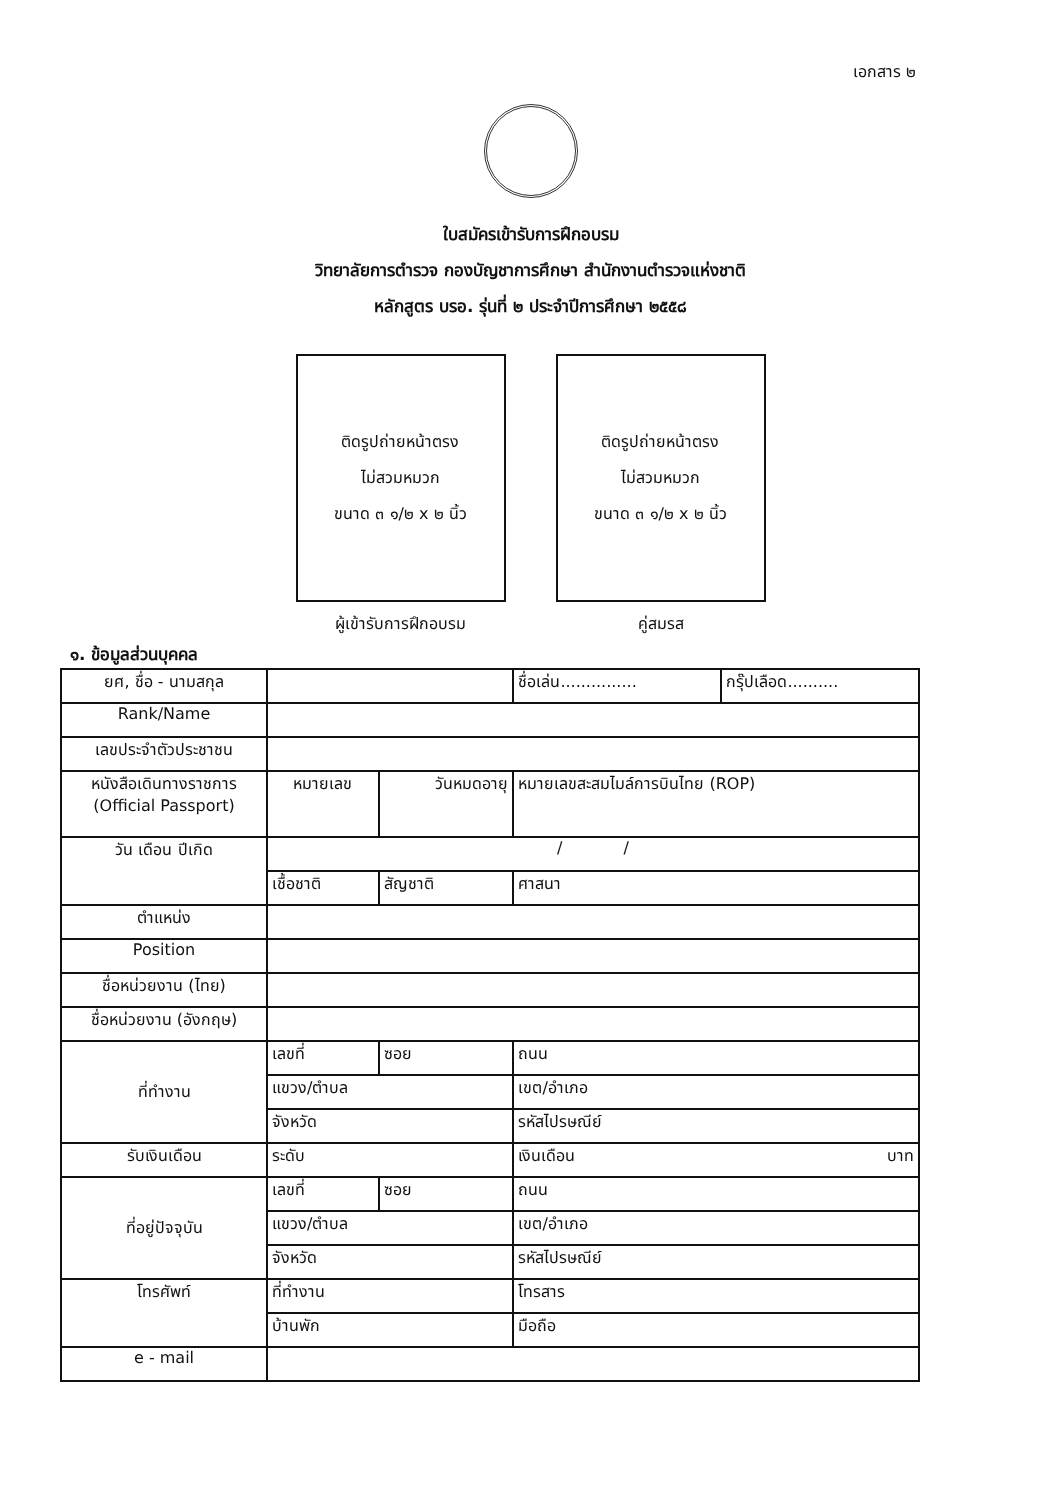เอกสาร ๒
ใบสมัครเข้ารับการฝึกอบรม
วิทยาลัยการตำรวจ กองบัญชาการศึกษา สำนักงานตำรวจแห่งชาติ
หลักสูตร บรอ. รุ่นที่ ๒ ประจำปีการศึกษา ๒๕๕๘
ติดรูปถ่ายหน้าตรง
ไม่สวมหมวก
ขนาด ๓ ๑/๒ x ๒ นิ้ว
ผู้เข้ารับการฝึกอบรม
ติดรูปถ่ายหน้าตรง
ไม่สวมหมวก
ขนาด ๓ ๑/๒ x ๒ นิ้ว
คู่สมรส
๑. ข้อมูลส่วนบุคคล
| ยศ, ชื่อ - นามสกุล | | | ชื่อเล่น............... | กรุ๊ปเลือด.......... |
| Rank/Name | | | | |
| เลขประจำตัวประชาชน | | | | |
| หนังสือเดินทางราชการ (Official Passport) | หมายเลข | วันหมดอายุ | หมายเลขสะสมไมล์การบินไทย (ROP) | |
| วัน เดือน ปีเกิด | / / | | | |
| | เชื้อชาติ | สัญชาติ | ศาสนา | |
| ตำแหน่ง | | | | |
| Position | | | | |
| ชื่อหน่วยงาน (ไทย) | | | | |
| ชื่อหน่วยงาน (อังกฤษ) | | | | |
| ที่ทำงาน | เลขที่ | ซอย | ถนน | |
| | แขวง/ตำบล | | เขต/อำเภอ | |
| | จังหวัด | | รหัสไปรษณีย์ | |
| รับเงินเดือน | ระดับ | | เงินเดือน บาท | |
| ที่อยู่ปัจจุบัน | เลขที่ | ซอย | ถนน | |
| | แขวง/ตำบล | | เขต/อำเภอ | |
| | จังหวัด | | รหัสไปรษณีย์ | |
| โทรศัพท์ | ที่ทำงาน | | โทรสาร | |
| | บ้านพัก | | มือถือ | |
| e - mail | | | | |